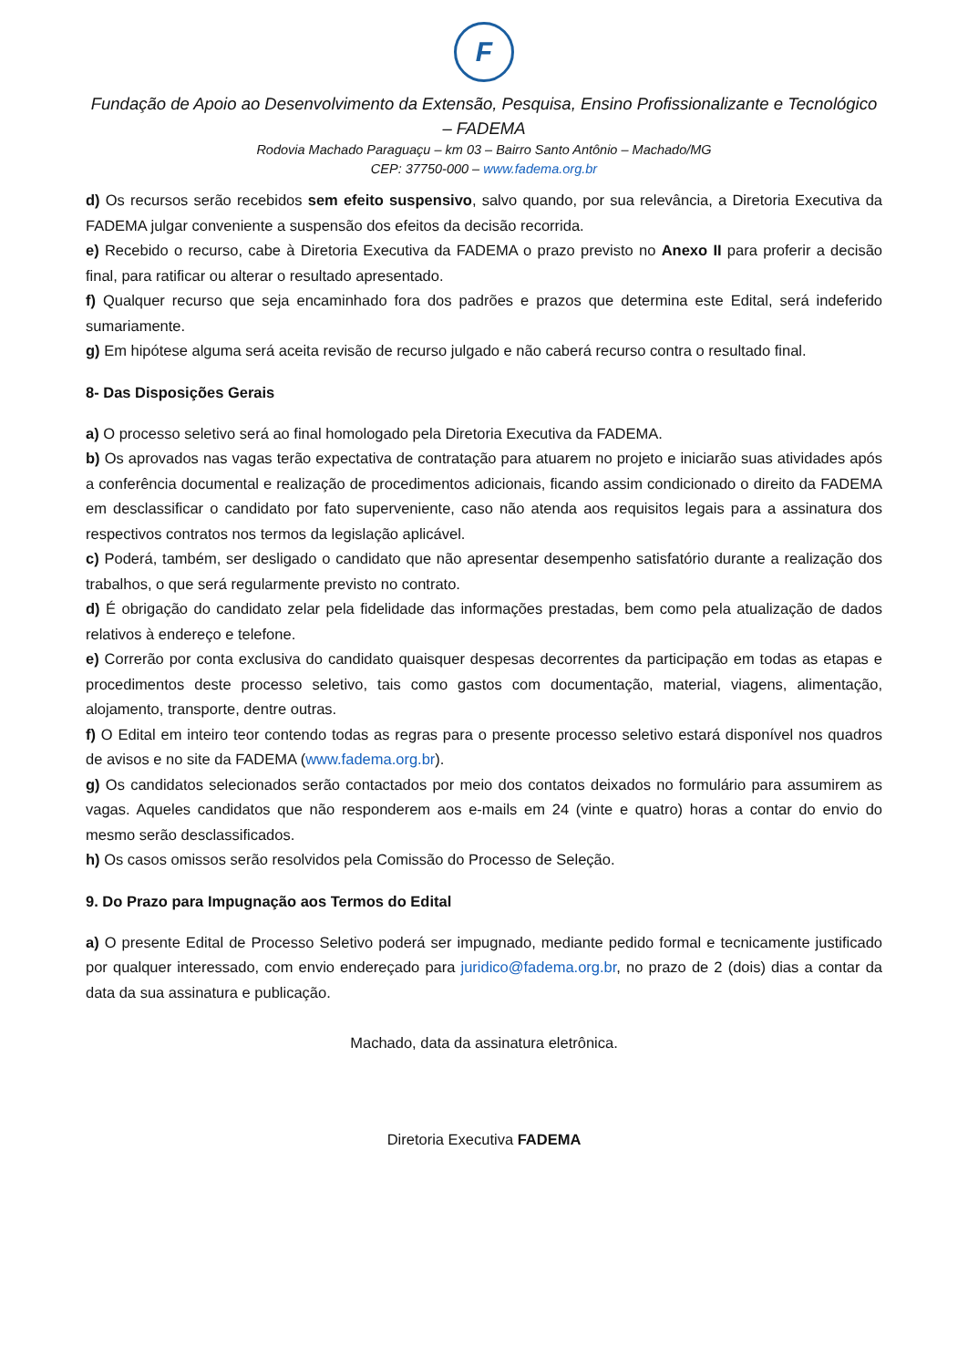F
Fundação de Apoio ao Desenvolvimento da Extensão, Pesquisa, Ensino Profissionalizante e Tecnológico – FADEMA
Rodovia Machado Paraguaçu – km 03 – Bairro Santo Antônio – Machado/MG
CEP: 37750-000 – www.fadema.org.br
d) Os recursos serão recebidos sem efeito suspensivo, salvo quando, por sua relevância, a Diretoria Executiva da FADEMA julgar conveniente a suspensão dos efeitos da decisão recorrida.
e) Recebido o recurso, cabe à Diretoria Executiva da FADEMA o prazo previsto no Anexo II para proferir a decisão final, para ratificar ou alterar o resultado apresentado.
f) Qualquer recurso que seja encaminhado fora dos padrões e prazos que determina este Edital, será indeferido sumariamente.
g) Em hipótese alguma será aceita revisão de recurso julgado e não caberá recurso contra o resultado final.
8- Das Disposições Gerais
a) O processo seletivo será ao final homologado pela Diretoria Executiva da FADEMA.
b) Os aprovados nas vagas terão expectativa de contratação para atuarem no projeto e iniciarão suas atividades após a conferência documental e realização de procedimentos adicionais, ficando assim condicionado o direito da FADEMA em desclassificar o candidato por fato superveniente, caso não atenda aos requisitos legais para a assinatura dos respectivos contratos nos termos da legislação aplicável.
c) Poderá, também, ser desligado o candidato que não apresentar desempenho satisfatório durante a realização dos trabalhos, o que será regularmente previsto no contrato.
d) É obrigação do candidato zelar pela fidelidade das informações prestadas, bem como pela atualização de dados relativos à endereço e telefone.
e) Correrão por conta exclusiva do candidato quaisquer despesas decorrentes da participação em todas as etapas e procedimentos deste processo seletivo, tais como gastos com documentação, material, viagens, alimentação, alojamento, transporte, dentre outras.
f) O Edital em inteiro teor contendo todas as regras para o presente processo seletivo estará disponível nos quadros de avisos e no site da FADEMA (www.fadema.org.br).
g) Os candidatos selecionados serão contactados por meio dos contatos deixados no formulário para assumirem as vagas. Aqueles candidatos que não responderem aos e-mails em 24 (vinte e quatro) horas a contar do envio do mesmo serão desclassificados.
h) Os casos omissos serão resolvidos pela Comissão do Processo de Seleção.
9. Do Prazo para Impugnação aos Termos do Edital
a) O presente Edital de Processo Seletivo poderá ser impugnado, mediante pedido formal e tecnicamente justificado por qualquer interessado, com envio endereçado para juridico@fadema.org.br, no prazo de 2 (dois) dias a contar da data da sua assinatura e publicação.
Machado, data da assinatura eletrônica.
Diretoria Executiva FADEMA